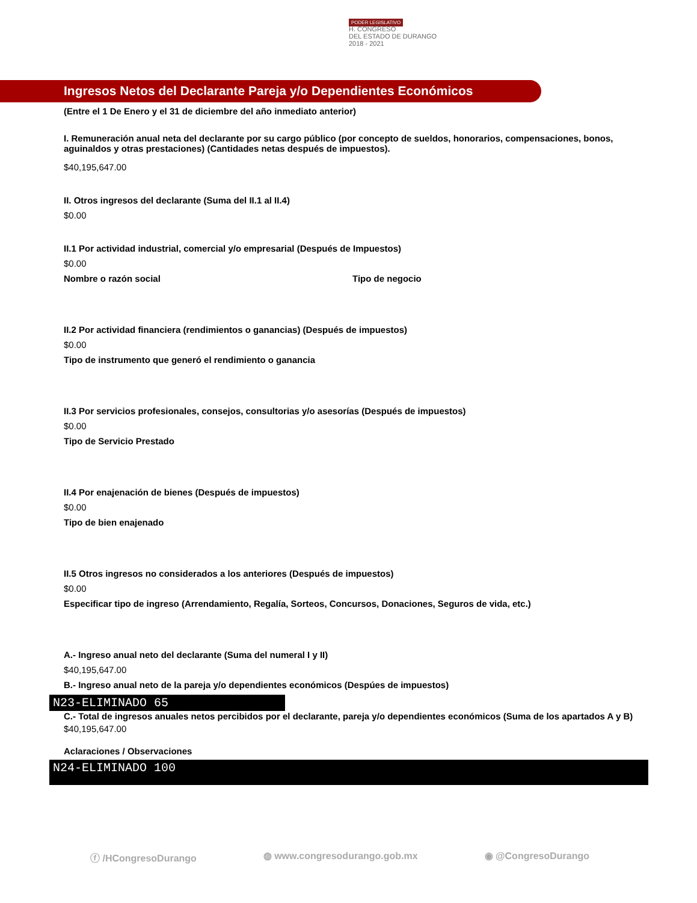PODER LEGISLATIVO
H. CONGRESO
DEL ESTADO DE DURANGO
2018 - 2021
Ingresos Netos del Declarante Pareja y/o Dependientes Económicos
(Entre el 1 De Enero y el 31 de diciembre del año inmediato anterior)
I. Remuneración anual neta del declarante por su cargo público (por concepto de sueldos, honorarios, compensaciones, bonos, aguinaldos y otras prestaciones) (Cantidades netas después de impuestos).
$40,195,647.00
II. Otros ingresos del declarante (Suma del II.1 al II.4)
$0.00
II.1 Por actividad industrial, comercial y/o empresarial (Después de Impuestos)
$0.00
Nombre o razón social Tipo de negocio
II.2 Por actividad financiera (rendimientos o ganancias) (Después de impuestos)
$0.00
Tipo de instrumento que generó el rendimiento o ganancia
II.3 Por servicios profesionales, consejos, consultorias y/o asesorías (Después de impuestos)
$0.00
Tipo de Servicio Prestado
II.4 Por enajenación de bienes (Después de impuestos)
$0.00
Tipo de bien enajenado
II.5 Otros ingresos no considerados a los anteriores (Después de impuestos)
$0.00
Especificar tipo de ingreso (Arrendamiento, Regalía, Sorteos, Concursos, Donaciones, Seguros de vida, etc.)
A.- Ingreso anual neto del declarante (Suma del numeral I y II)
$40,195,647.00
B.- Ingreso anual neto de la pareja y/o dependientes económicos (Despúes de impuestos)
N23-ELIMINADO 65
C.- Total de ingresos anuales netos percibidos por el declarante, pareja y/o dependientes económicos (Suma de los apartados A y B)
$40,195,647.00
Aclaraciones / Observaciones
N24-ELIMINADO 100
ⓕ /HCongresoDurango ◍ www.congresodurango.gob.mx ◉ @CongresoDurango